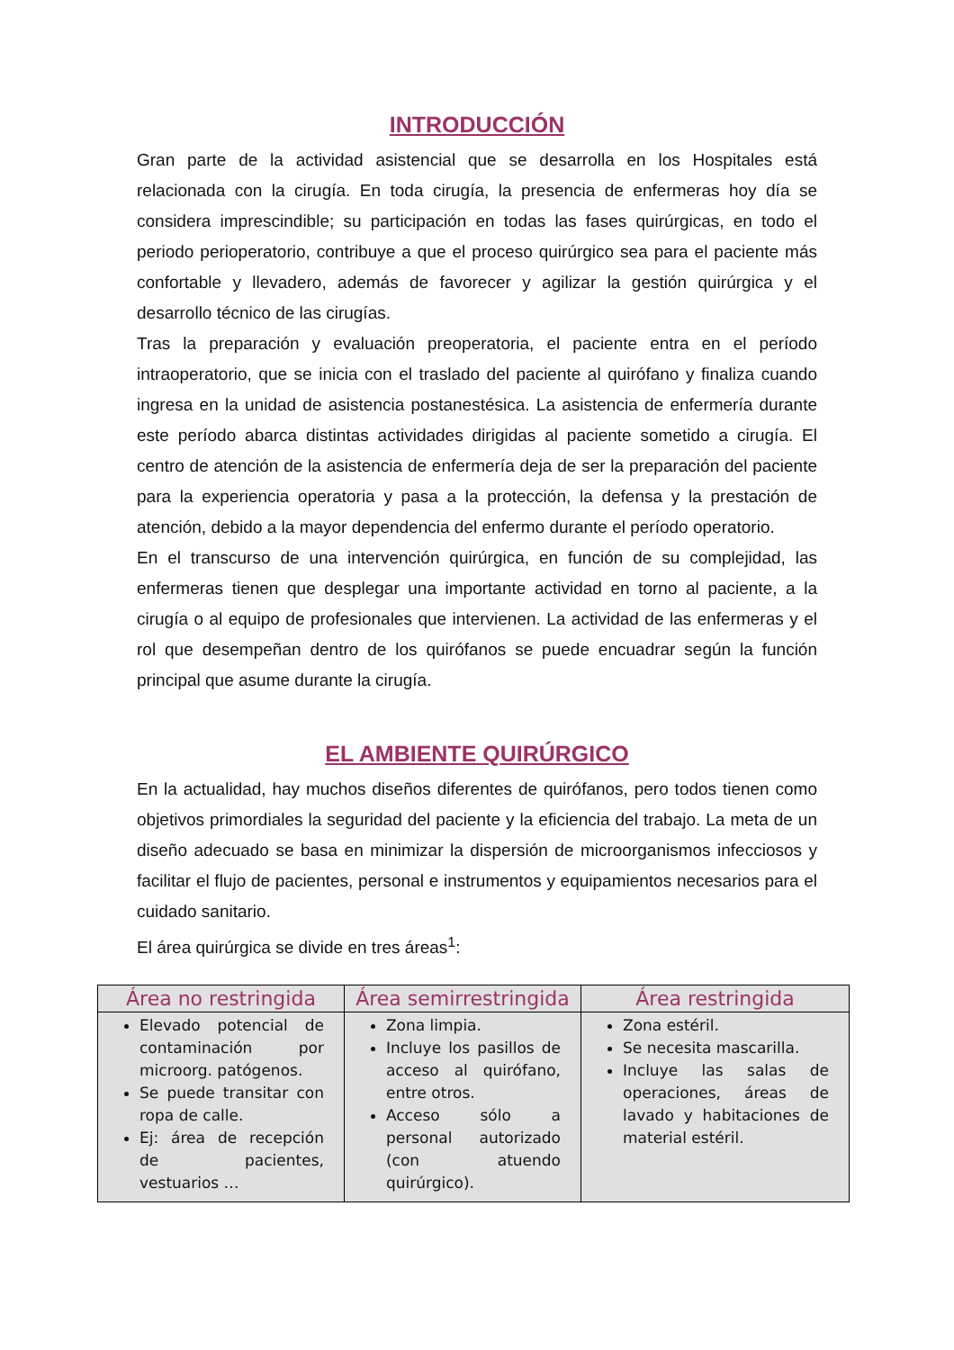INTRODUCCIÓN
Gran parte de la actividad asistencial que se desarrolla en los Hospitales está relacionada con la cirugía. En toda cirugía, la presencia de enfermeras hoy día se considera imprescindible; su participación en todas las fases quirúrgicas, en todo el periodo perioperatorio, contribuye a que el proceso quirúrgico sea para el paciente más confortable y llevadero, además de favorecer y agilizar la gestión quirúrgica y el desarrollo técnico de las cirugías.
Tras la preparación y evaluación preoperatoria, el paciente entra en el período intraoperatorio, que se inicia con el traslado del paciente al quirófano y finaliza cuando ingresa en la unidad de asistencia postanestésica. La asistencia de enfermería durante este período abarca distintas actividades dirigidas al paciente sometido a cirugía. El centro de atención de la asistencia de enfermería deja de ser la preparación del paciente para la experiencia operatoria y pasa a la protección, la defensa y la prestación de atención, debido a la mayor dependencia del enfermo durante el período operatorio.
En el transcurso de una intervención quirúrgica, en función de su complejidad, las enfermeras tienen que desplegar una importante actividad en torno al paciente, a la cirugía o al equipo de profesionales que intervienen. La actividad de las enfermeras y el rol que desempeñan dentro de los quirófanos se puede encuadrar según la función principal que asume durante la cirugía.
EL AMBIENTE QUIRÚRGICO
En la actualidad, hay muchos diseños diferentes de quirófanos, pero todos tienen como objetivos primordiales la seguridad del paciente y la eficiencia del trabajo. La meta de un diseño adecuado se basa en minimizar la dispersión de microorganismos infecciosos y facilitar el flujo de pacientes, personal e instrumentos y equipamientos necesarios para el cuidado sanitario.
El área quirúrgica se divide en tres áreas<sup>1</sup>:
| Área no restringida | Área semirrestringida | Área restringida |
| --- | --- | --- |
| Elevado potencial de contaminación por microorg. patógenos. Se puede transitar con ropa de calle. Ej: área de recepción de pacientes, vestuarios … | Zona limpia. Incluye los pasillos de acceso al quirófano, entre otros. Acceso sólo a personal autorizado (con atuendo quirúrgico). | Zona estéril. Se necesita mascarilla. Incluye las salas de operaciones, áreas de lavado y habitaciones de material estéril. |